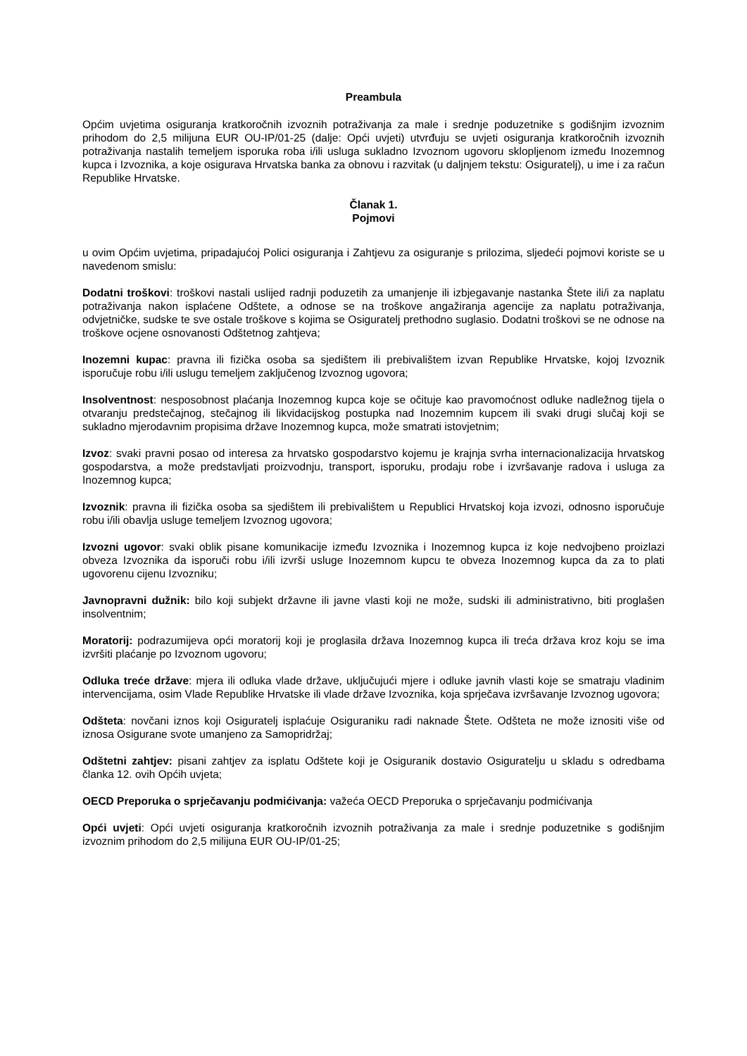Preambula
Općim uvjetima osiguranja kratkoročnih izvoznih potraživanja za male i srednje poduzetnike s godišnjim izvoznim prihodom do 2,5 milijuna EUR OU-IP/01-25 (dalje: Opći uvjeti) utvrđuju se uvjeti osiguranja kratkoročnih izvoznih potraživanja nastalih temeljem isporuka roba i/ili usluga sukladno Izvoznom ugovoru sklopljenom između Inozemnog kupca i Izvoznika, a koje osigurava Hrvatska banka za obnovu i razvitak (u daljnjem tekstu: Osiguratelj), u ime i za račun Republike Hrvatske.
Članak 1.
Pojmovi
u ovim Općim uvjetima, pripadajućoj Polici osiguranja i Zahtjevu za osiguranje s prilozima, sljedeći pojmovi koriste se u navedenom smislu:
Dodatni troškovi: troškovi nastali uslijed radnji poduzetih za umanjenje ili izbjegavanje nastanka Štete ili/i za naplatu potraživanja nakon isplaćene Odštete, a odnose se na troškove angažiranja agencije za naplatu potraživanja, odvjetničke, sudske te sve ostale troškove s kojima se Osiguratelj prethodno suglasio. Dodatni troškovi se ne odnose na troškove ocjene osnovanosti Odštetnog zahtjeva;
Inozemni kupac: pravna ili fizička osoba sa sjedištem ili prebivalištem izvan Republike Hrvatske, kojoj Izvoznik isporučuje robu i/ili uslugu temeljem zaključenog Izvoznog ugovora;
Insolventnost: nesposobnost plaćanja Inozemnog kupca koje se očituje kao pravomoćnost odluke nadležnog tijela o otvaranju predstečajnog, stečajnog ili likvidacijskog postupka nad Inozemnim kupcem ili svaki drugi slučaj koji se sukladno mjerodavnim propisima države Inozemnog kupca, može smatrati istovjetnim;
Izvoz: svaki pravni posao od interesa za hrvatsko gospodarstvo kojemu je krajnja svrha internacionalizacija hrvatskog gospodarstva, a može predstavljati proizvodnju, transport, isporuku, prodaju robe i izvršavanje radova i usluga za Inozemnog kupca;
Izvoznik: pravna ili fizička osoba sa sjedištem ili prebivalištem u Republici Hrvatskoj koja izvozi, odnosno isporučuje robu i/ili obavlja usluge temeljem Izvoznog ugovora;
Izvozni ugovor: svaki oblik pisane komunikacije između Izvoznika i Inozemnog kupca iz koje nedvojbeno proizlazi obveza Izvoznika da isporuči robu i/ili izvrši usluge Inozemnom kupcu te obveza Inozemnog kupca da za to plati ugovorenu cijenu Izvozniku;
Javnopravni dužnik: bilo koji subjekt državne ili javne vlasti koji ne može, sudski ili administrativno, biti proglašen insolventnim;
Moratorij: podrazumijeva opći moratorij koji je proglasila država Inozemnog kupca ili treća država kroz koju se ima izvršiti plaćanje po Izvoznom ugovoru;
Odluka treće države: mjera ili odluka vlade države, uključujući mjere i odluke javnih vlasti koje se smatraju vladinim intervencijama, osim Vlade Republike Hrvatske ili vlade države Izvoznika, koja sprječava izvršavanje Izvoznog ugovora;
Odšteta: novčani iznos koji Osiguratelj isplaćuje Osiguraniku radi naknade Štete. Odšteta ne može iznositi više od iznosa Osigurane svote umanjeno za Samopridržaj;
Odštetni zahtjev: pisani zahtjev za isplatu Odštete koji je Osiguranik dostavio Osiguratelju u skladu s odredbama članka 12. ovih Općih uvjeta;
OECD Preporuka o sprječavanju podmićivanja: važeća OECD Preporuka o sprječavanju podmićivanja
Opći uvjeti: Opći uvjeti osiguranja kratkoročnih izvoznih potraživanja za male i srednje poduzetnike s godišnjim izvoznim prihodom do 2,5 milijuna EUR OU-IP/01-25;